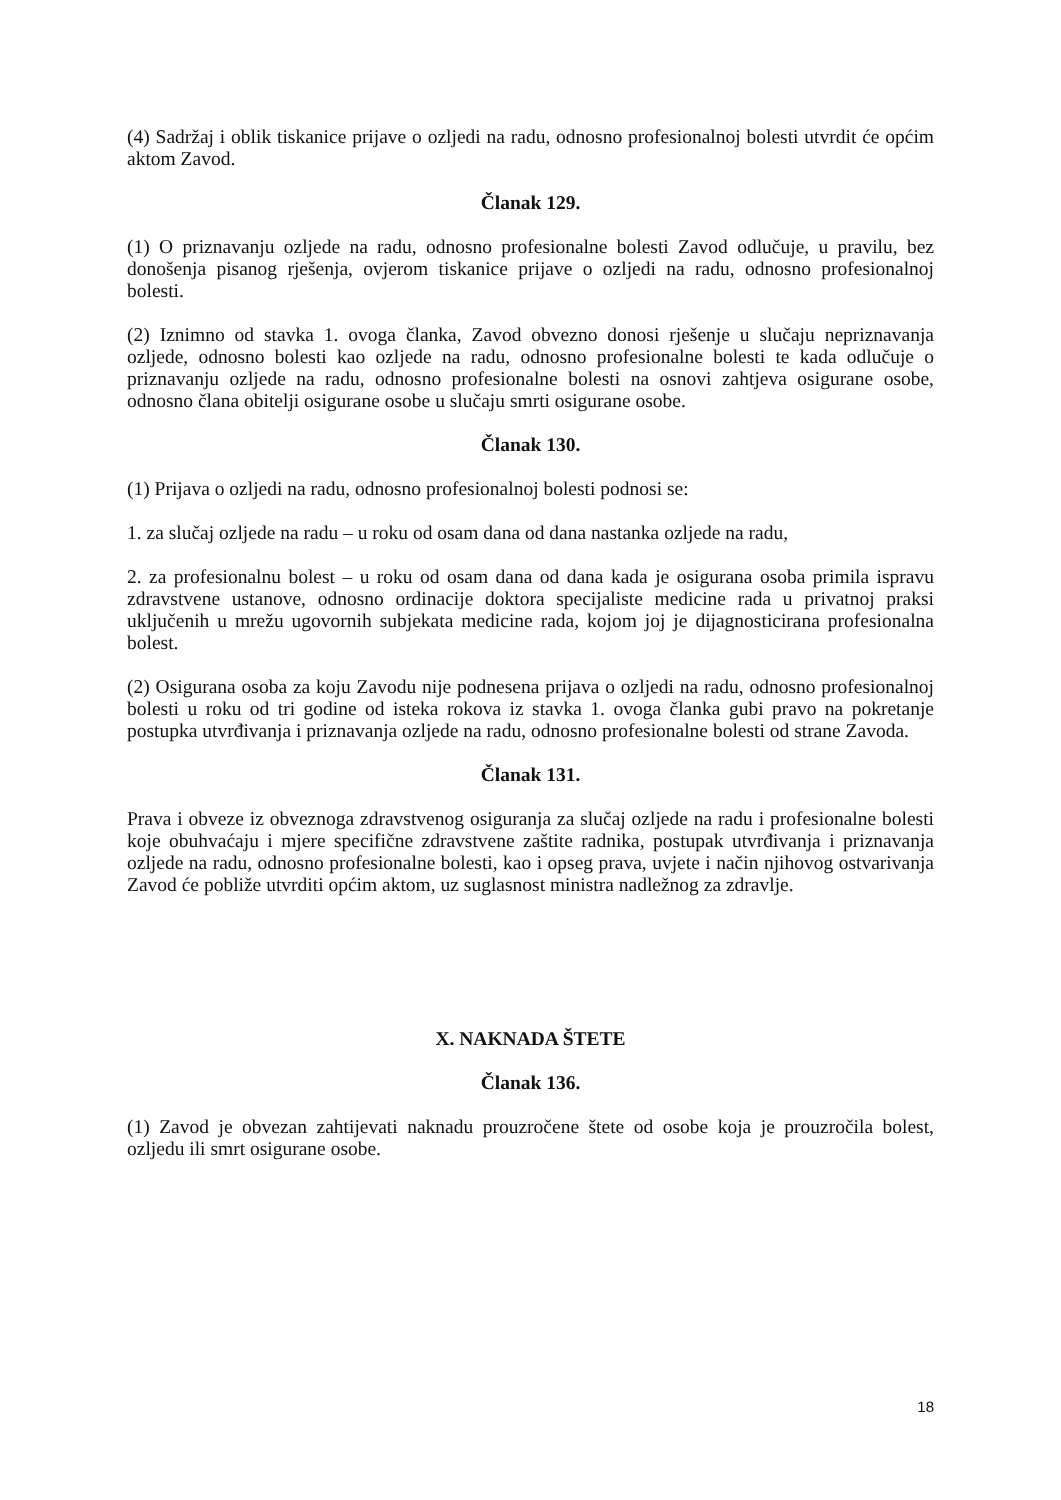(4) Sadržaj i oblik tiskanice prijave o ozljedi na radu, odnosno profesionalnoj bolesti utvrdit će općim aktom Zavod.
Članak 129.
(1) O priznavanju ozljede na radu, odnosno profesionalne bolesti Zavod odlučuje, u pravilu, bez donošenja pisanog rješenja, ovjerom tiskanice prijave o ozljedi na radu, odnosno profesionalnoj bolesti.
(2) Iznimno od stavka 1. ovoga članka, Zavod obvezno donosi rješenje u slučaju nepriznavanja ozljede, odnosno bolesti kao ozljede na radu, odnosno profesionalne bolesti te kada odlučuje o priznavanju ozljede na radu, odnosno profesionalne bolesti na osnovi zahtjeva osigurane osobe, odnosno člana obitelji osigurane osobe u slučaju smrti osigurane osobe.
Članak 130.
(1) Prijava o ozljedi na radu, odnosno profesionalnoj bolesti podnosi se:
1. za slučaj ozljede na radu – u roku od osam dana od dana nastanka ozljede na radu,
2. za profesionalnu bolest – u roku od osam dana od dana kada je osigurana osoba primila ispravu zdravstvene ustanove, odnosno ordinacije doktora specijaliste medicine rada u privatnoj praksi uključenih u mrežu ugovornih subjekata medicine rada, kojom joj je dijagnosticirana profesionalna bolest.
(2) Osigurana osoba za koju Zavodu nije podnesena prijava o ozljedi na radu, odnosno profesionalnoj bolesti u roku od tri godine od isteka rokova iz stavka 1. ovoga članka gubi pravo na pokretanje postupka utvrđivanja i priznavanja ozljede na radu, odnosno profesionalne bolesti od strane Zavoda.
Članak 131.
Prava i obveze iz obveznoga zdravstvenog osiguranja za slučaj ozljede na radu i profesionalne bolesti koje obuhvaćaju i mjere specifične zdravstvene zaštite radnika, postupak utvrđivanja i priznavanja ozljede na radu, odnosno profesionalne bolesti, kao i opseg prava, uvjete i način njihovog ostvarivanja Zavod će pobliže utvrditi općim aktom, uz suglasnost ministra nadležnog za zdravlje.
X. NAKNADA ŠTETE
Članak 136.
(1) Zavod je obvezan zahtijevati naknadu prouzročene štete od osobe koja je prouzročila bolest, ozljedu ili smrt osigurane osobe.
18